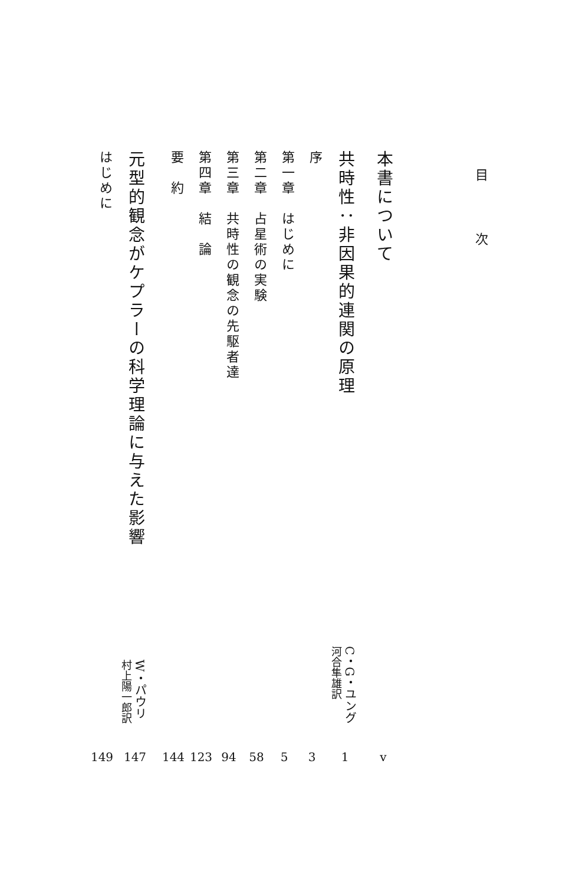目 次
本書について v
共時性：非因果的連関の原理 C・G・ユング
河合隼雄訳 1
序 3
第一章　はじめに 5
第二章　占星術の実験 58
第三章　共時性の観念の先駆者達 94
第四章　結　論 123
要　約 144
元型的観念がケプラーの科学理論に与えた影響 W・パウリ
村上陽一郎訳 147
はじめに 149